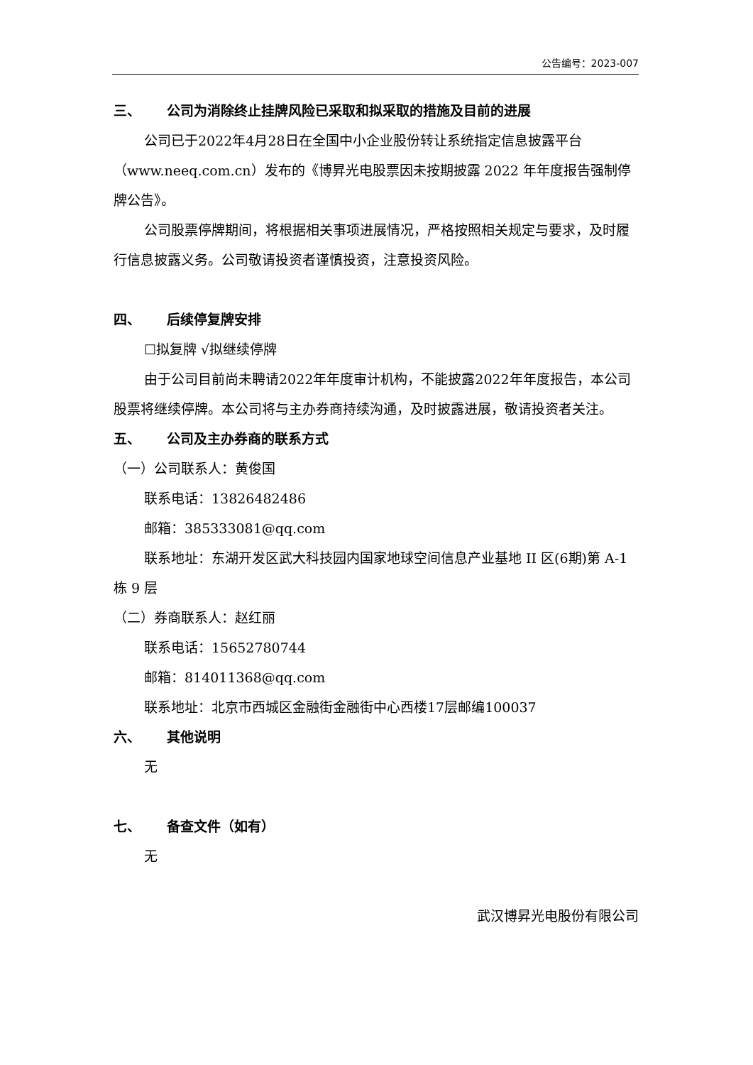公告编号：2023-007
三、 公司为消除终止挂牌风险已采取和拟采取的措施及目前的进展
公司已于2022年4月28日在全国中小企业股份转让系统指定信息披露平台（www.neeq.com.cn）发布的《博昇光电股票因未按期披露 2022 年年度报告强制停牌公告》。
公司股票停牌期间，将根据相关事项进展情况，严格按照相关规定与要求，及时履行信息披露义务。公司敬请投资者谨慎投资，注意投资风险。
四、 后续停复牌安排
☐拟复牌 √拟继续停牌
由于公司目前尚未聘请2022年年度审计机构，不能披露2022年年度报告，本公司股票将继续停牌。本公司将与主办券商持续沟通，及时披露进展，敬请投资者关注。
五、 公司及主办券商的联系方式
（一）公司联系人：黄俊国
联系电话：13826482486
邮箱：385333081@qq.com
联系地址：东湖开发区武大科技园内国家地球空间信息产业基地 II 区(6期)第 A-1 栋 9 层
（二）券商联系人：赵红丽
联系电话：15652780744
邮箱：814011368@qq.com
联系地址：北京市西城区金融街金融街中心西楼17层邮编100037
六、 其他说明
无
七、 备查文件（如有）
无
武汉博昇光电股份有限公司